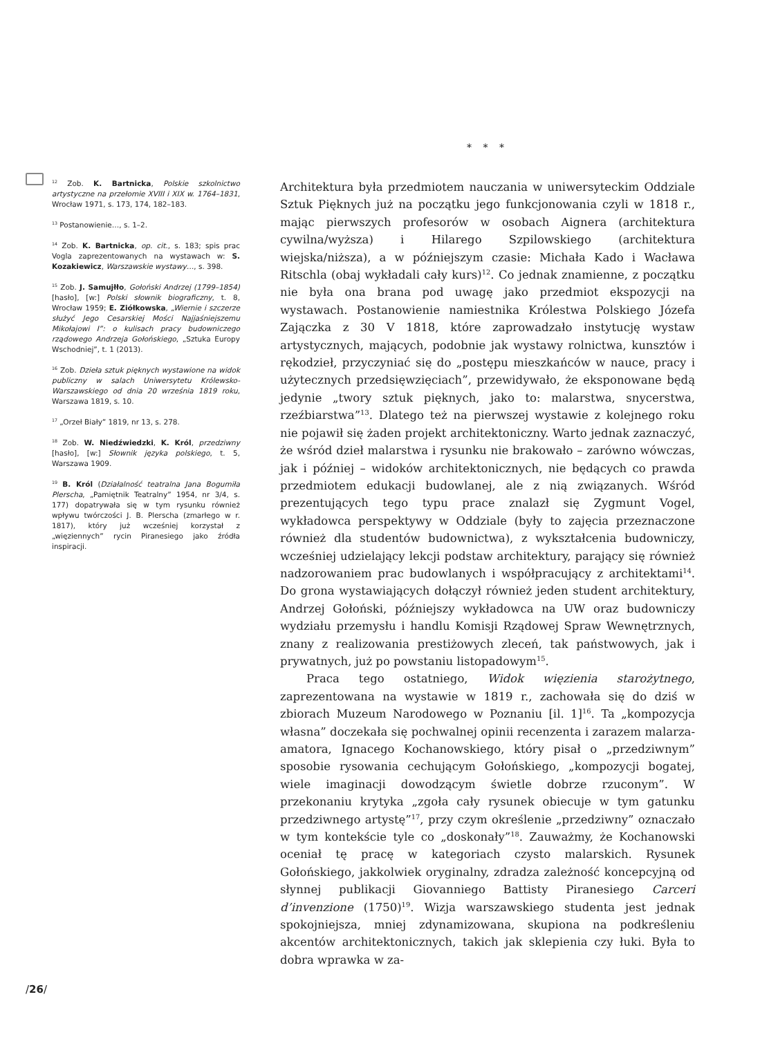* * *
<sup>12</sup> Zob. K. Bartnicka, Polskie szkolnictwo artystyczne na przełomie XVIII i XIX w. 1764–1831, Wrocław 1971, s. 173, 174, 182–183.
<sup>13</sup> Postanowienie…, s. 1–2.
<sup>14</sup> Zob. K. Bartnicka, op. cit., s. 183; spis prac Vogla zaprezentowanych na wystawach w: S. Kozakiewicz, Warszawskie wystawy…, s. 398.
<sup>15</sup> Zob. J. Samujłło, Gołoński Andrzej (1799–1854) [hasło], [w:] Polski słownik biograficzny, t. 8, Wrocław 1959; E. Ziółkowska, „Wiernie i szczerze służyć Jego Cesarskiej Mości Najjaśniejszemu Mikołajowi I”: o kulisach pracy budowniczego rządowego Andrzeja Gołońskiego, „Sztuka Europy Wschodniej”, t. 1 (2013).
<sup>16</sup> Zob. Dzieła sztuk pięknych wystawione na widok publiczny w salach Uniwersytetu Królewsko-Warszawskiego od dnia 20 września 1819 roku, Warszawa 1819, s. 10.
<sup>17</sup> „Orzeł Biały” 1819, nr 13, s. 278.
<sup>18</sup> Zob. W. Niedźwiedzki, K. Król, przedziwny [hasło], [w:] Słownik języka polskiego, t. 5, Warszawa 1909.
<sup>19</sup> B. Król (Działalność teatralna Jana Bogumiła Plerscha, „Pamiętnik Teatralny” 1954, nr 3/4, s. 177) dopatrywała się w tym rysunku również wpływu twórczości J. B. Plerscha (zmarłego w r. 1817), który już wcześniej korzystał z „więziennych” rycin Piranesiego jako źródła inspiracji.
Architektura była przedmiotem nauczania w uniwersyteckim Oddziale Sztuk Pięknych już na początku jego funkcjonowania czyli w 1818 r., mając pierwszych profesorów w osobach Aignera (architektura cywilna/wyższa) i Hilarego Szpilowskiego (architektura wiejska/niższa), a w późniejszym czasie: Michała Kado i Wacława Ritschla (obaj wykładali cały kurs)<sup>12</sup>. Co jednak znamienne, z początku nie była ona brana pod uwagę jako przedmiot ekspozycji na wystawach. Postanowienie namiestnika Królestwa Polskiego Józefa Zajączka z 30 V 1818, które zaprowadzało instytucję wystaw artystycznych, mających, podobnie jak wystawy rolnictwa, kunsztów i rękodzieł, przyczyniać się do „postępu mieszkańców w nauce, pracy i użytecznych przedsięwzięciach”, przewidywało, że eksponowane będą jedynie „twory sztuk pięknych, jako to: malarstwa, snycerstwa, rzeźbiarstwa”<sup>13</sup>. Dlatego też na pierwszej wystawie z kolejnego roku nie pojawił się żaden projekt architektoniczny. Warto jednak zaznaczyć, że wśród dzieł malarstwa i rysunku nie brakowało – zarówno wówczas, jak i później – widoków architektonicznych, nie będących co prawda przedmiotem edukacji budowlanej, ale z nią związanych. Wśród prezentujących tego typu prace znalazł się Zygmunt Vogel, wykładowca perspektywy w Oddziale (były to zajęcia przeznaczone również dla studentów budownictwa), z wykształcenia budowniczy, wcześniej udzielający lekcji podstaw architektury, parający się również nadzorowaniem prac budowlanych i współpracujący z architektami<sup>14</sup>. Do grona wystawiających dołączył również jeden student architektury, Andrzej Gołoński, późniejszy wykładowca na UW oraz budowniczy wydziału przemysłu i handlu Komisji Rządowej Spraw Wewnętrznych, znany z realizowania prestiżowych zleceń, tak państwowych, jak i prywatnych, już po powstaniu listopadowym<sup>15</sup>.
Praca tego ostatniego, Widok więzienia starożytnego, zaprezentowana na wystawie w 1819 r., zachowała się do dziś w zbiorach Muzeum Narodowego w Poznaniu [il. 1]<sup>16</sup>. Ta „kompozycja własna” doczekała się pochwalnej opinii recenzenta i zarazem malarza-amatora, Ignacego Kochanowskiego, który pisał o „przedziwnym” sposobie rysowania cechującym Gołońskiego, „kompozycji bogatej, wiele imaginacji dowodzącym świetle dobrze rzuconym”. W przekonaniu krytyka „zgoła cały rysunek obiecuje w tym gatunku przedziwnego artystę”<sup>17</sup>, przy czym określenie „przedziwny” oznaczało w tym kontekście tyle co „doskonały”<sup>18</sup>. Zauważmy, że Kochanowski oceniał tę pracę w kategoriach czysto malarskich. Rysunek Gołońskiego, jakkolwiek oryginalny, zdradza zależność koncepcyjną od słynnej publikacji Giovanniego Battisty Piranesiego Carceri d’invenzione (1750)<sup>19</sup>. Wizja warszawskiego studenta jest jednak spokojniejsza, mniej zdynamizowana, skupiona na podkreśleniu akcentów architektonicznych, takich jak sklepienia czy łuki. Była to dobra wprawka w za-
/26/